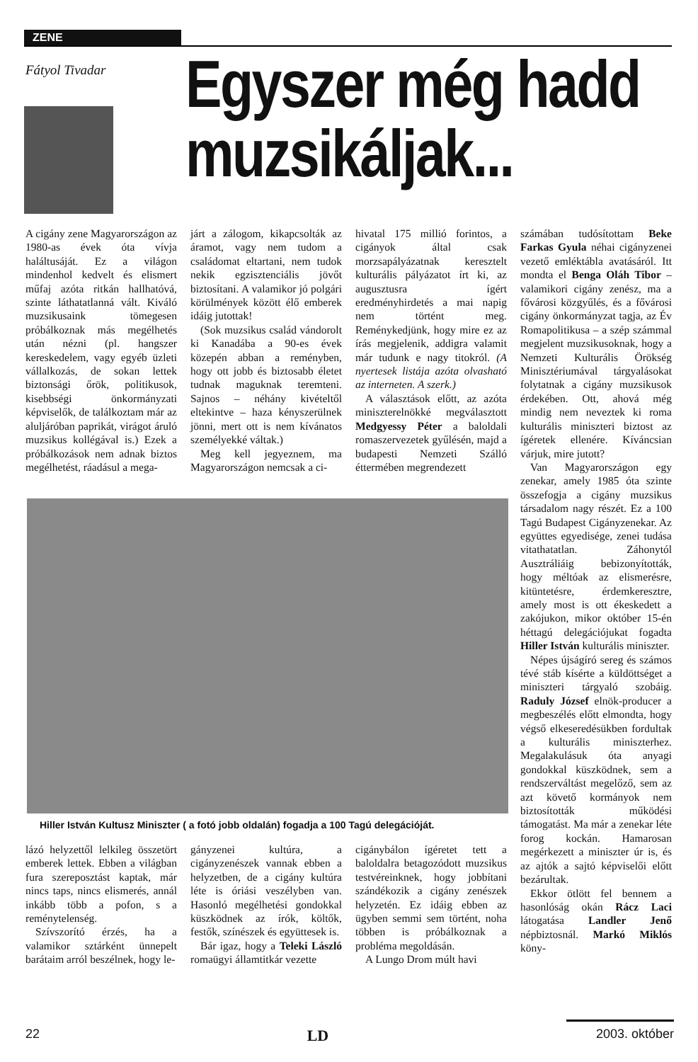ZENE
Fátyol Tivadar
Egyszer még hadd muzsikáljak...
A cigány zene Magyarországon az 1980-as évek óta vívja haláltusáját. Ez a világon mindenhol kedvelt és elismert műfaj azóta ritkán hallhatóvá, szinte láthatatlanná vált. Kiváló muzsikusaink tömegesen próbálkoznak más megélhetés után nézni (pl. hangszer kereskedelem, vagy egyéb üzleti vállalkozás, de sokan lettek biztonsági őrök, politikusok, kisebbségi önkormányzati képviselők, de találkoztam már az aluljáróban paprikát, virágot áruló muzsikus kollégával is.) Ezek a próbálkozások nem adnak biztos megélhetést, ráadásul a mega-
járt a zálogom, kikapcsolták az áramot, vagy nem tudom a családomat eltartani, nem tudok nekik egzisztenciális jövőt biztosítani. A valamikor jó polgári körülmények között élő emberek idáig jutottak!
(Sok muzsikus család vándorolt ki Kanadába a 90-es évek közepén abban a reményben, hogy ott jobb és biztosabb életet tudnak maguknak teremteni. Sajnos – néhány kivételtől eltekintve – haza kényszerülnek jönni, mert ott is nem kívánatos személyekké váltak.)
Meg kell jegyeznem, ma Magyarországon nemcsak a ci-
hivatal 175 millió forintos, a cigányok által csak morzsapályázatnak keresztelt kulturális pályázatot írt ki, az augusztusra ígért eredményhirdetés a mai napig nem történt meg. Reménykedjünk, hogy mire ez az írás megjelenik, addigra valamit már tudunk e nagy titokról. (A nyertesek listája azóta olvasható az interneten. A szerk.)
A választások előtt, az azóta miniszterelnökké megválasztott Medgyessy Péter a baloldali romaszervezetek gyűlésén, majd a budapesti Nemzeti Szálló éttermében megrendezett
számában tudósítottam Beke Farkas Gyula néhai cigányzenei vezető emléktábla avatásáról. Itt mondta el Benga Oláh Tibor – valamikori cigány zenész, ma a fővárosi közgyűlés, és a fővárosi cigány önkormányzat tagja, az Év Romapolitikusa – a szép számmal megjelent muzsikusoknak, hogy a Nemzeti Kulturális Örökség Minisztériumával tárgyalásokat folytatnak a cigány muzsikusok érdekében. Ott, ahová még mindig nem neveztek ki roma kulturális miniszteri biztost az ígéretek ellenére. Kíváncsian várjuk, mire jutott?
Van Magyarországon egy zenekar, amely 1985 óta szinte összefogja a cigány muzsikus társadalom nagy részét. Ez a 100 Tagú Budapest Cigányzenekar. Az együttes egyedisége, zenei tudása vitathatatlan. Záhonytól Ausztráliáig bebizonyították, hogy méltóak az elismerésre, kitüntetésre, érdemkeresztre, amely most is ott ékeskedett a zakójukon, mikor október 15-én héttagú delegációjukat fogadta Hiller István kulturális miniszter.
Népes újságíró sereg és számos tévé stáb kísérte a küldöttséget a miniszteri tárgyaló szobáig. Raduly József elnök-producer a megbeszélés előtt elmondta, hogy végső elkeseredésükben fordultak a kulturális miniszterhez. Megalakulásuk óta anyagi gondokkal küszködnek, sem a rendszerváltást megelőző, sem az azt követő kormányok nem biztosították működési támogatást. Ma már a zenekar léte forog kockán. Hamarosan megérkezett a miniszter úr is, és az ajtók a sajtó képviselői előtt bezárultak.
Ekkor ötlött fel bennem a hasonlóság okán Rácz Laci látogatása Landler Jenő népbiztosnál. Markó Miklós köny-
Hiller István Kultusz Miniszter ( a fotó jobb oldalán) fogadja a 100 Tagú delegációját.
lázó helyzettől lelkileg összetört emberek lettek. Ebben a világban fura szereposztást kaptak, már nincs taps, nincs elismerés, annál inkább több a pofon, s a reménytelenség.
Szívszorító érzés, ha a valamikor sztárként ünnepelt barátaim arról beszélnek, hogy le-
gányzenei kultúra, a cigányzenészek vannak ebben a helyzetben, de a cigány kultúra léte is óriási veszélyben van. Hasonló megélhetési gondokkal küszködnek az írók, költők, festők, színészek és együttesek is.
Bár igaz, hogy a Teleki László romaügyi államtitkár vezette
cigánybálon ígéretet tett a baloldalra betagozódott muzsikus testvéreinknek, hogy jobbítani szándékozik a cigány zenészek helyzetén. Ez idáig ebben az ügyben semmi sem történt, noha többen is próbálkoznak a probléma megoldásán.
A Lungo Drom múlt havi
22 LD 2003. október